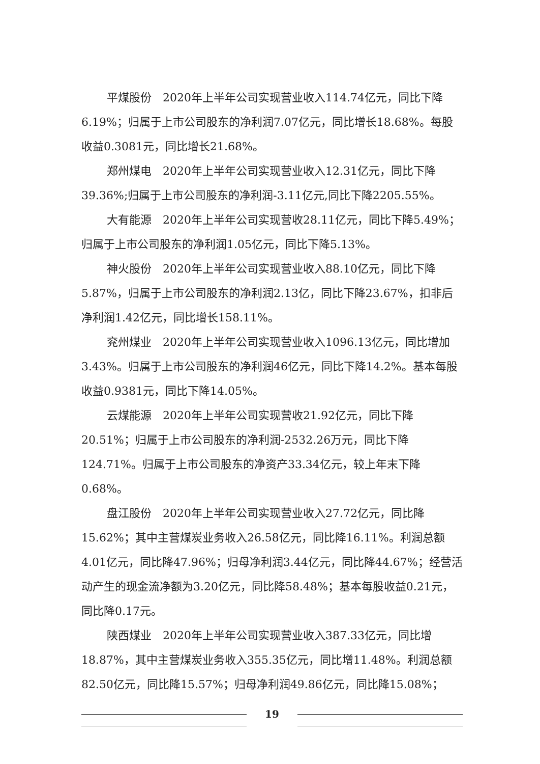平煤股份　2020年上半年公司实现营业收入114.74亿元，同比下降6.19%；归属于上市公司股东的净利润7.07亿元，同比增长18.68%。每股收益0.3081元，同比增长21.68%。
郑州煤电　2020年上半年公司实现营业收入12.31亿元，同比下降39.36%;归属于上市公司股东的净利润-3.11亿元,同比下降2205.55%。
大有能源　2020年上半年公司实现营收28.11亿元，同比下降5.49%；归属于上市公司股东的净利润1.05亿元，同比下降5.13%。
神火股份　2020年上半年公司实现营业收入88.10亿元，同比下降5.87%，归属于上市公司股东的净利润2.13亿，同比下降23.67%，扣非后净利润1.42亿元，同比增长158.11%。
兖州煤业　2020年上半年公司实现营业收入1096.13亿元，同比增加3.43%。归属于上市公司股东的净利润46亿元，同比下降14.2%。基本每股收益0.9381元，同比下降14.05%。
云煤能源　2020年上半年公司实现营收21.92亿元，同比下降20.51%；归属于上市公司股东的净利润-2532.26万元，同比下降124.71%。归属于上市公司股东的净资产33.34亿元，较上年末下降0.68%。
盘江股份　2020年上半年公司实现营业收入27.72亿元，同比降15.62%；其中主营煤炭业务收入26.58亿元，同比降16.11%。利润总额4.01亿元，同比降47.96%；归母净利润3.44亿元，同比降44.67%；经营活动产生的现金流净额为3.20亿元，同比降58.48%；基本每股收益0.21元，同比降0.17元。
陕西煤业　2020年上半年公司实现营业收入387.33亿元，同比增18.87%，其中主营煤炭业务收入355.35亿元，同比增11.48%。利润总额82.50亿元，同比降15.57%；归母净利润49.86亿元，同比降15.08%；
19